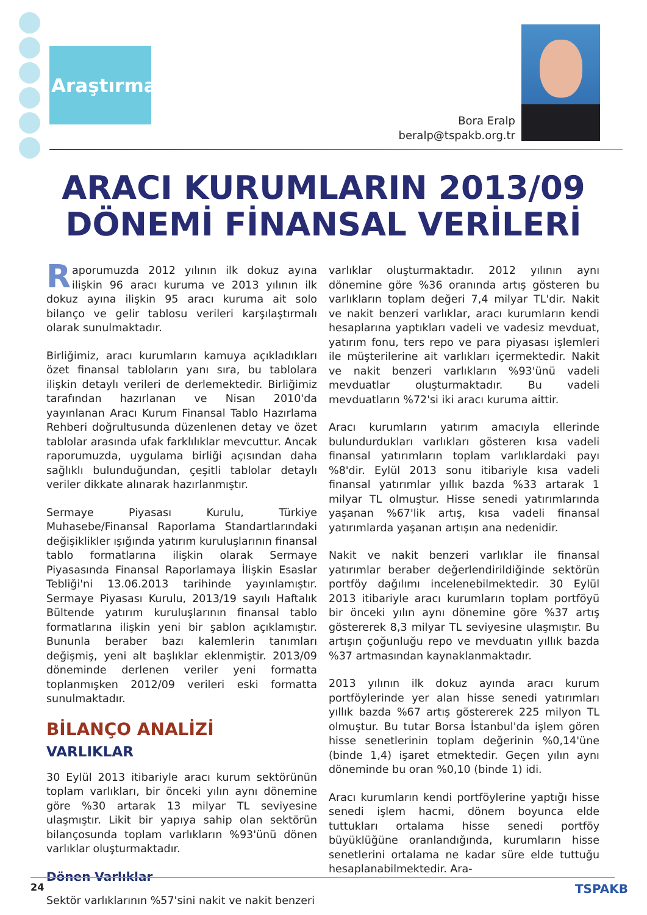Araştırma
Bora Eralp
beralp@tspakb.org.tr
ARACI KURUMLARIN 2013/09
DÖNEMİ FİNANSAL VERİLERİ
Raporumuzda 2012 yılının ilk dokuz ayına ilişkin 96 aracı kuruma ve 2013 yılının ilk dokuz ayına ilişkin 95 aracı kuruma ait solo bilanço ve gelir tablosu verileri karşılaştırmalı olarak sunulmaktadır.
Birliğimiz, aracı kurumların kamuya açıkladıkları özet finansal tabloların yanı sıra, bu tablolara ilişkin detaylı verileri de derlemektedir. Birliğimiz tarafından hazırlanan ve Nisan 2010'da yayınlanan Aracı Kurum Finansal Tablo Hazırlama Rehberi doğrultusunda düzenlenen detay ve özet tablolar arasında ufak farklılıklar mevcuttur. Ancak raporumuzda, uygulama birliği açısından daha sağlıklı bulunduğundan, çeşitli tablolar detaylı veriler dikkate alınarak hazırlanmıştır.
Sermaye Piyasası Kurulu, Türkiye Muhasebe/Finansal Raporlama Standartlarındaki değişiklikler ışığında yatırım kuruluşlarının finansal tablo formatlarına ilişkin olarak Sermaye Piyasasında Finansal Raporlamaya İlişkin Esaslar Tebliği'ni 13.06.2013 tarihinde yayınlamıştır. Sermaye Piyasası Kurulu, 2013/19 sayılı Haftalık Bültende yatırım kuruluşlarının finansal tablo formatlarına ilişkin yeni bir şablon açıklamıştır. Bununla beraber bazı kalemlerin tanımları değişmiş, yeni alt başlıklar eklenmiştir. 2013/09 döneminde derlenen veriler yeni formatta toplanmışken 2012/09 verileri eski formatta sunulmaktadır.
BİLANÇO ANALİZİ
VARLIKLAR
30 Eylül 2013 itibariyle aracı kurum sektörünün toplam varlıkları, bir önceki yılın aynı dönemine göre %30 artarak 13 milyar TL seviyesine ulaşmıştır. Likit bir yapıya sahip olan sektörün bilançosunda toplam varlıkların %93'ünü dönen varlıklar oluşturmaktadır.
Dönen Varlıklar
Sektör varlıklarının %57'sini nakit ve nakit benzeri
varlıklar oluşturmaktadır. 2012 yılının aynı dönemine göre %36 oranında artış gösteren bu varlıkların toplam değeri 7,4 milyar TL'dir. Nakit ve nakit benzeri varlıklar, aracı kurumların kendi hesaplarına yaptıkları vadeli ve vadesiz mevduat, yatırım fonu, ters repo ve para piyasası işlemleri ile müşterilerine ait varlıkları içermektedir. Nakit ve nakit benzeri varlıkların %93'ünü vadeli mevduatlar oluşturmaktadır. Bu vadeli mevduatların %72'si iki aracı kuruma aittir.
Aracı kurumların yatırım amacıyla ellerinde bulundurdukları varlıkları gösteren kısa vadeli finansal yatırımların toplam varlıklardaki payı %8'dir. Eylül 2013 sonu itibariyle kısa vadeli finansal yatırımlar yıllık bazda %33 artarak 1 milyar TL olmuştur. Hisse senedi yatırımlarında yaşanan %67'lik artış, kısa vadeli finansal yatırımlarda yaşanan artışın ana nedenidir.
Nakit ve nakit benzeri varlıklar ile finansal yatırımlar beraber değerlendirildiğinde sektörün portföy dağılımı incelenebilmektedir. 30 Eylül 2013 itibariyle aracı kurumların toplam portföyü bir önceki yılın aynı dönemine göre %37 artış göstererek 8,3 milyar TL seviyesine ulaşmıştır. Bu artışın çoğunluğu repo ve mevduatın yıllık bazda %37 artmasından kaynaklanmaktadır.
2013 yılının ilk dokuz ayında aracı kurum portföylerinde yer alan hisse senedi yatırımları yıllık bazda %67 artış göstererek 225 milyon TL olmuştur. Bu tutar Borsa İstanbul'da işlem gören hisse senetlerinin toplam değerinin %0,14'üne (binde 1,4) işaret etmektedir. Geçen yılın aynı döneminde bu oran %0,10 (binde 1) idi.
Aracı kurumların kendi portföylerine yaptığı hisse senedi işlem hacmi, dönem boyunca elde tuttukları ortalama hisse senedi portföy büyüklüğüne oranlandığında, kurumların hisse senetlerini ortalama ne kadar süre elde tuttuğu hesaplanabilmektedir. Ara-
24 TSPAKB